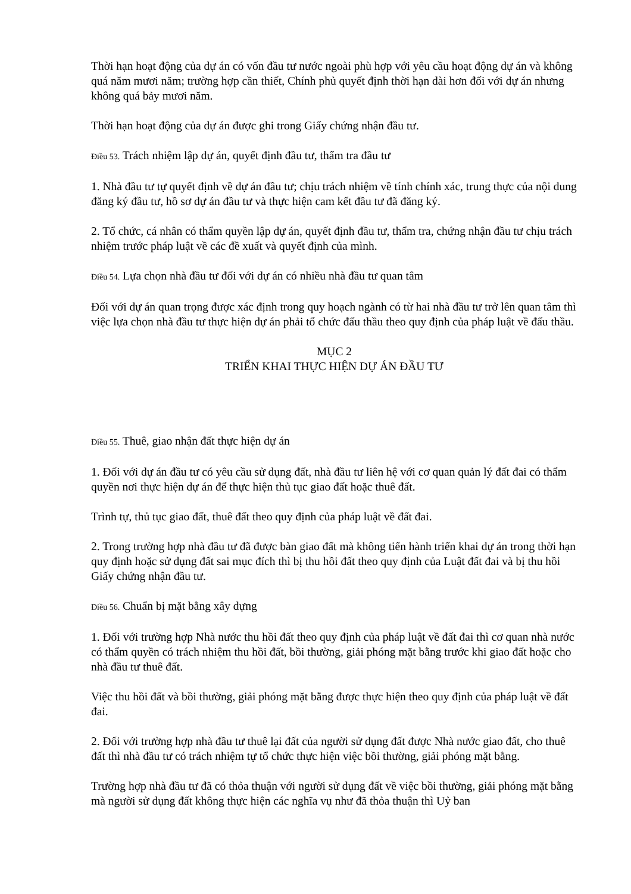Thời hạn hoạt động của dự án có vốn đầu tư nước ngoài phù hợp với yêu cầu hoạt động dự án và không quá năm mươi năm; trường hợp cần thiết, Chính phủ quyết định thời hạn dài hơn đối với dự án nhưng không quá bảy mươi năm.
Thời hạn hoạt động của dự án được ghi trong Giấy chứng nhận đầu tư.
Điều 53. Trách nhiệm lập dự án, quyết định đầu tư, thẩm tra đầu tư
1. Nhà đầu tư tự quyết định về dự án đầu tư; chịu trách nhiệm về tính chính xác, trung thực của nội dung đăng ký đầu tư, hồ sơ dự án đầu tư và thực hiện cam kết đầu tư đã đăng ký.
2. Tổ chức, cá nhân có thẩm quyền lập dự án, quyết định đầu tư, thẩm tra, chứng nhận đầu tư chịu trách nhiệm trước pháp luật về các đề xuất và quyết định của mình.
Điều 54. Lựa chọn nhà đầu tư đối với dự án có nhiều nhà đầu tư quan tâm
Đối với dự án quan trọng được xác định trong quy hoạch ngành có từ hai nhà đầu tư trở lên quan tâm thì việc lựa chọn nhà đầu tư thực hiện dự án phải tổ chức đấu thầu theo quy định của pháp luật về đấu thầu.
MỤC 2
TRIỂN KHAI THỰC HIỆN DỰ ÁN ĐẦU TƯ
Điều 55. Thuê, giao nhận đất thực hiện dự án
1. Đối với dự án đầu tư có yêu cầu sử dụng đất, nhà đầu tư liên hệ với cơ quan quản lý đất đai có thẩm quyền nơi thực hiện dự án để thực hiện thủ tục giao đất hoặc thuê đất.
Trình tự, thủ tục giao đất, thuê đất theo quy định của pháp luật về đất đai.
2. Trong trường hợp nhà đầu tư đã được bàn giao đất mà không tiến hành triển khai dự án trong thời hạn quy định hoặc sử dụng đất sai mục đích thì bị thu hồi đất theo quy định của Luật đất đai và bị thu hồi Giấy chứng nhận đầu tư.
Điều 56. Chuẩn bị mặt bằng xây dựng
1. Đối với trường hợp Nhà nước thu hồi đất theo quy định của pháp luật về đất đai thì cơ quan nhà nước có thẩm quyền có trách nhiệm thu hồi đất, bồi thường, giải phóng mặt bằng trước khi giao đất hoặc cho nhà đầu tư thuê đất.
Việc thu hồi đất và bồi thường, giải phóng mặt bằng được thực hiện theo quy định của pháp luật về đất đai.
2. Đối với trường hợp nhà đầu tư thuê lại đất của người sử dụng đất được Nhà nước giao đất, cho thuê đất thì nhà đầu tư có trách nhiệm tự tổ chức thực hiện việc bồi thường, giải phóng mặt bằng.
Trường hợp nhà đầu tư đã có thỏa thuận với người sử dụng đất về việc bồi thường, giải phóng mặt bằng mà người sử dụng đất không thực hiện các nghĩa vụ như đã thỏa thuận thì Uỷ ban